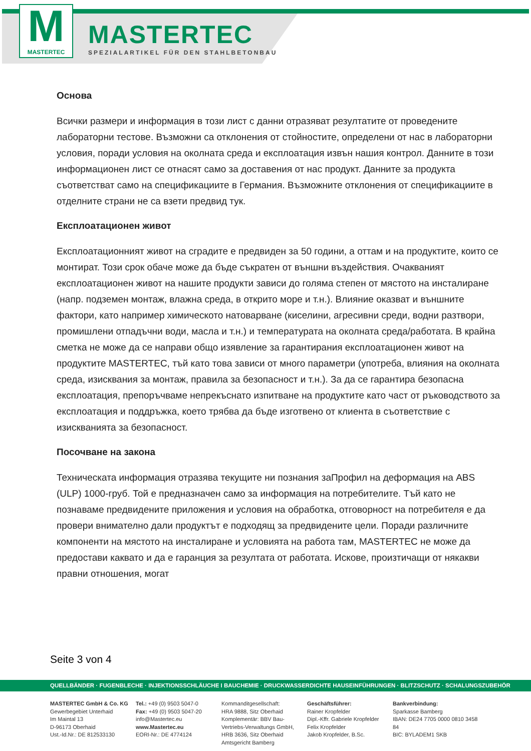M
MASTERTEC
MASTERTEC
SPEZIALARTIKEL FÜR DEN STAHLBETONBAU
Основа
Всички размери и информация в този лист с данни отразяват резултатите от проведените лабораторни тестове. Възможни са отклонения от стойностите, определени от нас в лабораторни условия, поради условия на околната среда и експлоатация извън нашия контрол. Данните в този информационен лист се отнасят само за доставения от нас продукт. Данните за продукта съответстват само на спецификациите в Германия. Възможните отклонения от спецификациите в отделните страни не са взети предвид тук.
Експлоатационен живот
Експлоатационният живот на сградите е предвиден за 50 години, а оттам и на продуктите, които се монтират. Този срок обаче може да бъде съкратен от външни въздействия. Очакваният експлоатационен живот на нашите продукти зависи до голяма степен от мястото на инсталиране (напр. подземен монтаж, влажна среда, в открито море и т.н.). Влияние оказват и външните фактори, като например химическото натоварване (киселини, агресивни среди, водни разтвори, промишлени отпадъчни води, масла и т.н.) и температурата на околната среда/работата. В крайна сметка не може да се направи общо изявление за гарантирания експлоатационен живот на продуктите MASTERTEC, тъй като това зависи от много параметри (употреба, влияния на околната среда, изисквания за монтаж, правила за безопасност и т.н.). За да се гарантира безопасна експлоатация, препоръчваме непрекъснато изпитване на продуктите като част от ръководството за експлоатация и поддръжка, което трябва да бъде изготвено от клиента в съответствие с изискванията за безопасност.
Посочване на закона
Техническата информация отразява текущите ни познания заПрофил на деформация на ABS (ULP) 1000-груб. Той е предназначен само за информация на потребителите. Тъй като не познаваме предвидените приложения и условия на обработка, отговорност на потребителя е да провери внимателно дали продуктът е подходящ за предвидените цели. Поради различните компоненти на мястото на инсталиране и условията на работа там, MASTERTEC не може да предостави каквато и да е гаранция за резултата от работата. Искове, произтичащи от някакви правни отношения, могат
Seite 3 von 4
QUELLBÄNDER · FUGENBLECHE · INJEKTIONSSCHLÄUCHE I BAUCHEMIE · DRUCKWASSERDICHTE HAUSEINFÜHRUNGEN · BLITZSCHUTZ · SCHALUNGSZUBEHÖR
MASTERTEC GmbH & Co. KG
Gewerbegebiet Unterhaid
Im Maintal 13
D-96173 Oberhaid
Ust.-Id.Nr.: DE 812533130
Tel.: +49 (0) 9503 5047-0
Fax: +49 (0) 9503 5047-20
info@Mastertec.eu
www.Mastertec.eu
EORI-Nr.: DE 4774124
Kommanditgesellschaft:
HRA 9888, Sitz Oberhaid
Komplementär: BBV Bau-
Vertriebs-Verwaltungs GmbH,
HRB 3636, Sitz Oberhaid
Amtsgericht Bamberg
Geschäftsführer:
Rainer Kropfelder
Dipl.-Kffr. Gabriele Kropfelder
Felix Kropfelder
Jakob Kropfelder, B.Sc.
Bankverbindung:
Sparkasse Bamberg
IBAN: DE24 7705 0000 0810 3458 84
BIC: BYLADEM1 SKB